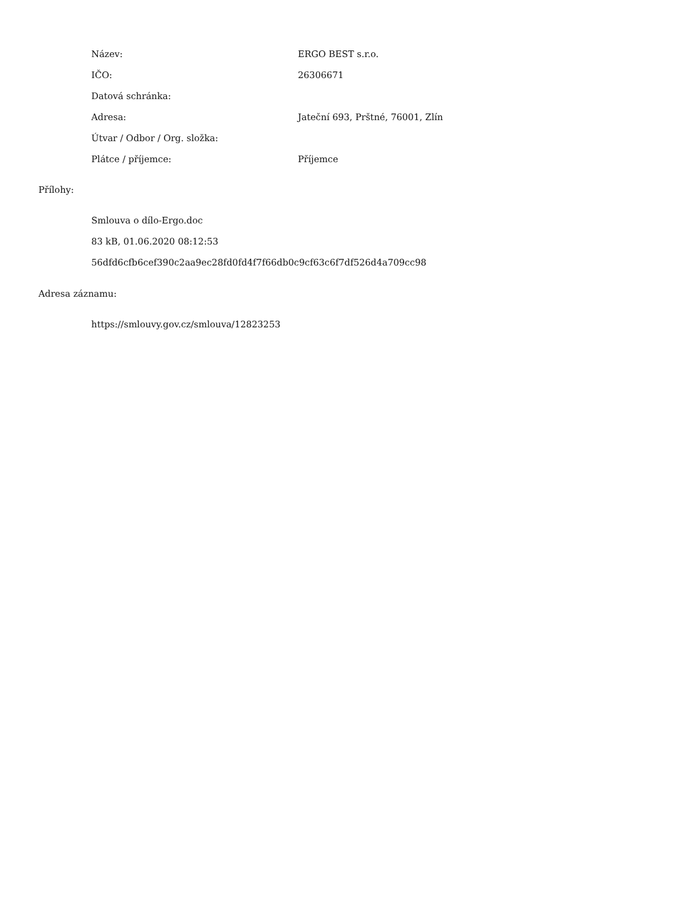| Název: | ERGO BEST s.r.o. |
| IČO: | 26306671 |
| Datová schránka: | |
| Adresa: | Jateční 693, Prštné, 76001, Zlín |
| Útvar / Odbor / Org. složka: | |
| Plátce / příjemce: | Příjemce |
Přílohy:
Smlouva o dílo-Ergo.doc
83 kB, 01.06.2020 08:12:53
56dfd6cfb6cef390c2aa9ec28fd0fd4f7f66db0c9cf63c6f7df526d4a709cc98
Adresa záznamu:
https://smlouvy.gov.cz/smlouva/12823253